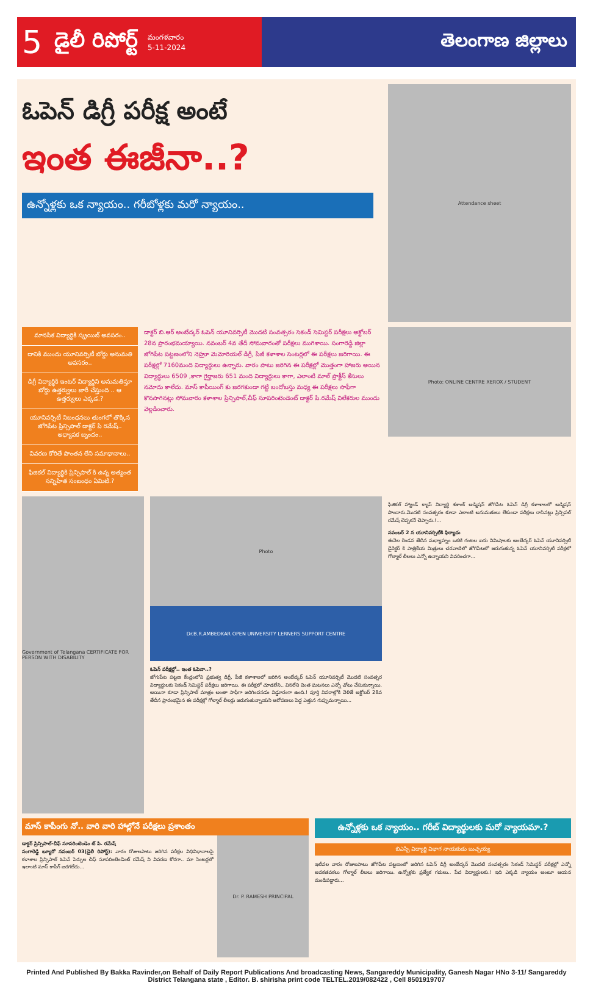5 డైలీ రిపోర్ట్ మంగళవారం
5-11-2024
తెలంగాణ జిల్లాలు
ఓపెన్ డిగ్రీ పరీక్ష అంటే
ఇంత ఈజీనా..?
ఉన్నోళ్లకు ఒక న్యాయం.. గరీబోళ్లకు మరో న్యాయం..
Attendance sheet
మానసిక విద్యార్థికి స్క్రయిబ్ అవసరం..
దానికి ముందు యూనివర్సిటీ బోర్డు అనుమతి అవసరం..
డిగ్రీ విద్యార్థికి ఇంటర్ విద్యార్థిని అనుమతిస్తూ బోర్డు ఉత్తర్వులు జారీ చేస్తుంది .. ఆ ఉత్తర్వులు ఎక్కడ.?
యూనివర్సిటీ నిబంధనలు తుంగలో తొక్కిన జోగిపేట ప్రిన్సిపాల్ డాక్టర్ పి రమేష్.. అధ్యాపక బృందం..
వివరణ కోరితే పొంతన లేని సమాధానాలు..
ఫిజికల్ విద్యార్థికి ప్రిన్సిపాల్ కి ఉన్న అత్యంత సన్నిహిత సంబంధం ఏమిటి.?
డాక్టర్ బి.ఆర్ అంబేద్కర్ ఓపెన్ యూనివర్సిటీ మొదటి సంవత్సరం సెకండ్ సెమిస్టర్ పరీక్షలు అక్టోబర్ 28న ప్రారంభమయ్యాయి. నవంబర్ 4వ తేదీ సోమవారంతో పరీక్షలు ముగిశాయి. సంగారెడ్డి జిల్లా జోగిపేట పట్టణంలోని నెహ్రూ మెమోరియల్ డిగ్రీ, పిజీ కళాశాల సెంటర్లలో ఈ పరీక్షలు జరిగాయి. ఈ పరీక్షల్లో 7160మంది విద్యార్థులు ఉన్నారు. వారం పాటు జరిగిన ఈ పరీక్షల్లో మొత్తంగా హాజరు అయిన విద్యార్థులు 6509 ,కాగా గైర్హాజరు 651 మంది విద్యార్థులు కాగా, ఎలాంటి మాల్ ప్రాక్టీస్ కేసులు నమోదు కాలేదు. మాస్ కాపీయింగ్ కు జరగకుండా గట్టి బందోబస్తు మధ్య ఈ పరీక్షలు సాఫీగా కొనసాగినట్లు సోమవారం కళాశాల ప్రిన్సిపాల్,చీఫ్ సూపరింటెండెంట్ డాక్టర్ పి.రమేష్ విలేకరుల ముందు వెల్లడించారు.
Photo: ONLINE CENTRE XEROX / STUDENT
Government of Telangana CERTIFICATE FOR PERSON WITH DISABILITY
Photo
Dr.B.R.AMBEDKAR OPEN UNIVERSITY LERNERS SUPPORT CENTRE
ఓపెన్ పరీక్షల్లో.. ఇంత ఓపెనా..?
జోగుపేట పట్టణ కేంద్రంలోని ప్రభుత్వ డిగ్రీ, పీజీ కళాశాలలో జరిగిన అంబేద్కర్ ఓపెన్ యూనివర్సిటీ మొదటి సంవత్సర విద్యార్థులకు సెకండ్ సెమిస్టర్ పరీక్షలు జరిగాయి. ఈ పరీక్షలో చూడలేని.. వినలేని వింత ఘటనలు ఎన్నో చోటు చేసుకున్నాయి. అయినా కూడా ప్రిన్సిపాల్ మాత్రం అంతా సాఫీగా జరిగిందనడం విడ్డూరంగా ఉంది.! పూర్తి వివరాల్లోకి వెళితే అక్టోబర్ 28వ తేదీన ప్రారంభమైన ఈ పరీక్షల్లో గోల్మాల్ లీలర్లు జరుగుతున్నాయని ఆరోపణలు పెద్ద ఎత్తున గుప్పుమన్నాయి...
ఫిజికల్ హ్యాండ్ క్యాప్ విద్యార్థి శశాంక్ అడ్మిషన్ జోగిపేట ఓపెన్ డిగ్రీ కళాశాలలో అడ్మిషన్ పొందారు.మొదటి సంవత్సరం కూడా ఎలాంటి అనుమతులు లేకుండా పరీక్షలు రాసినట్లు ప్రిన్సిపల్ రమేష్ చెప్పకనే చెప్పారు.!...
నవంబర్ 2 న యూనివర్సిటీకి ఫిర్యాదు
ఈనెల రెండవ తేదీన మధ్యాహ్నం ఒకటి గంటల ఐదు నిమిషాలకు అంబేద్కర్ ఓపెన్ యూనివర్సిటీ డైరెక్టర్ కి పాత్రికేయ మిత్రులు చరవాణిలో జోగిపేటలో జరుగుతున్న ఓపెన్ యూనివర్సిటీ పరీక్షలో గోల్మాల్ లీలలు ఎన్నో ఉన్నాయని వివరించగా...
మాస్ కాపీంగు నో.. వారి వారి హాల్లోనే పరీక్షలు ప్రశాంతం
డాక్టర్ ప్రిన్సిపాల్-చీఫ్ సూపరింటెండెం ట్ పి. రమేష్
సంగారెడ్డి బ్యూరో నవంబర్ 03(డైలీ రిపోర్ట్): వారం రోజులపాటు జరిగిన పరీక్షల విధివిధానాలపై కళాశాల ప్రిన్సిపాల్ ఓపెన్ పెర్సుల చీఫ్ సూపరింటెండెంట్ రమేష్ ని వివరణ కోరగా.. మా సెంటర్లలో ఇలాంటి మాస్ కాపీగ్ జరగలేదు...
Dr. P. RAMESH PRINCIPAL
ఉన్నోళ్లకు ఒక న్యాయం.. గరీబ్ విద్యార్థులకు మరో న్యాయమా.?
బిఎస్పి విద్యార్థి విభాగ నాయకుడు బుచ్చయ్య
ఇటీవల వారం రోజులపాటు జోగిపేట పట్టణంలో జరిగిన ఓపెన్ డిగ్రీ అంబేద్కర్ మొదటి సంవత్సరం సెకండ్ సెమిస్టర్ పరీక్షల్లో ఎన్నో అవకతవకలు గోల్మాల్ లీలలు జరిగాయి. ఉన్నోళ్లకు ప్రత్యేక గదులు.. పేద విద్యార్థులకు.! ఇది ఎక్కడి న్యాయం అంటూ ఆయన మండిపడ్డారు...
Printed And Published By Bakka Ravinder,on Behalf of Daily Report Publications And broadcasting News, Sangareddy Municipality, Ganesh Nagar HNo 3-11/ Sangareddy District Telangana state , Editor. B. shirisha print code TELTEL.2019/082422 , Cell 8501919707